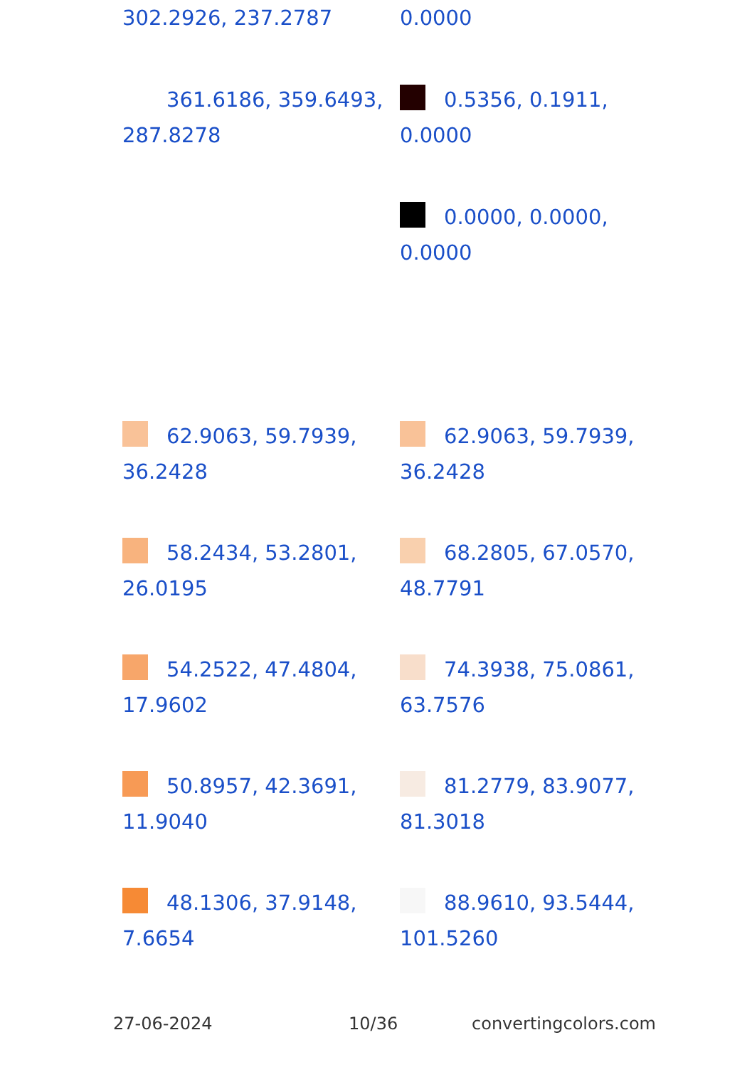302.2926, 237.2787 0.0000
361.6186, 359.6493, 287.8278
0.5356, 0.1911, 0.0000
0.0000, 0.0000, 0.0000
62.9063, 59.7939, 36.2428
62.9063, 59.7939, 36.2428
58.2434, 53.2801, 26.0195
68.2805, 67.0570, 48.7791
54.2522, 47.4804, 17.9602
74.3938, 75.0861, 63.7576
50.8957, 42.3691, 11.9040
81.2779, 83.9077, 81.3018
48.1306, 37.9148, 7.6654
88.9610, 93.5444, 101.5260
27-06-2024 10/36 convertingcolors.com